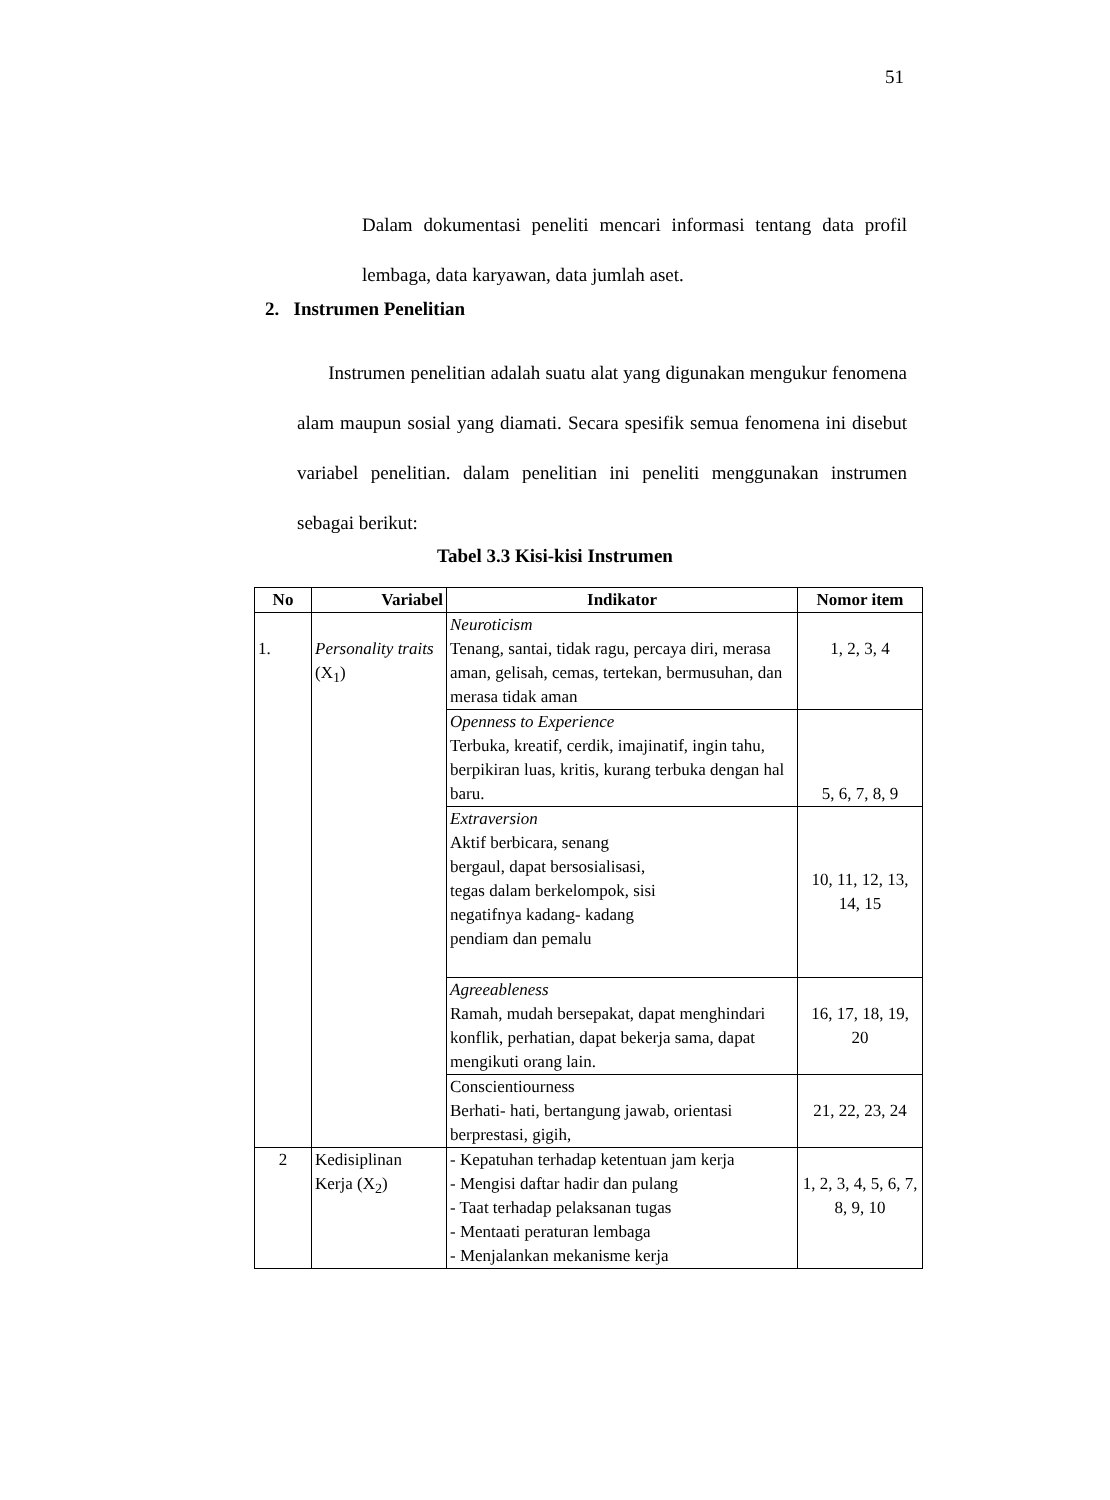51
Dalam dokumentasi peneliti mencari informasi tentang data profil lembaga, data karyawan, data jumlah aset.
2. Instrumen Penelitian
Instrumen penelitian adalah suatu alat yang digunakan mengukur fenomena alam maupun sosial yang diamati. Secara spesifik semua fenomena ini disebut variabel penelitian. dalam penelitian ini peneliti menggunakan instrumen sebagai berikut:
Tabel 3.3 Kisi-kisi Instrumen
| No | Variabel | Indikator | Nomor item |
| --- | --- | --- | --- |
| 1. | Personality traits (X<sub>1</sub>) | Neuroticism Tenang, santai, tidak ragu, percaya diri, merasa aman, gelisah, cemas, tertekan, bermusuhan, dan merasa tidak aman | 1, 2, 3, 4 |
| | | Openness to Experience Terbuka, kreatif, cerdik, imajinatif, ingin tahu, berpikiran luas, kritis, kurang terbuka dengan hal baru. | 5, 6, 7, 8, 9 |
| | | Extraversion Aktif berbicara, senang bergaul, dapat bersosialisasi, tegas dalam berkelompok, sisi negatifnya kadang- kadang pendiam dan pemalu | 10, 11, 12, 13, 14, 15 |
| | | Agreeableness Ramah, mudah bersepakat, dapat menghindari konflik, perhatian, dapat bekerja sama, dapat mengikuti orang lain. | 16, 17, 18, 19, 20 |
| | | Conscientiourness Berhati- hati, bertangung jawab, orientasi berprestasi, gigih, | 21, 22, 23, 24 |
| 2 | Kedisiplinan Kerja (X<sub>2</sub>) | - Kepatuhan terhadap ketentuan jam kerja - Mengisi daftar hadir dan pulang - Taat terhadap pelaksanan tugas - Mentaati peraturan lembaga - Menjalankan mekanisme kerja | 1, 2, 3, 4, 5, 6, 7, 8, 9, 10 |